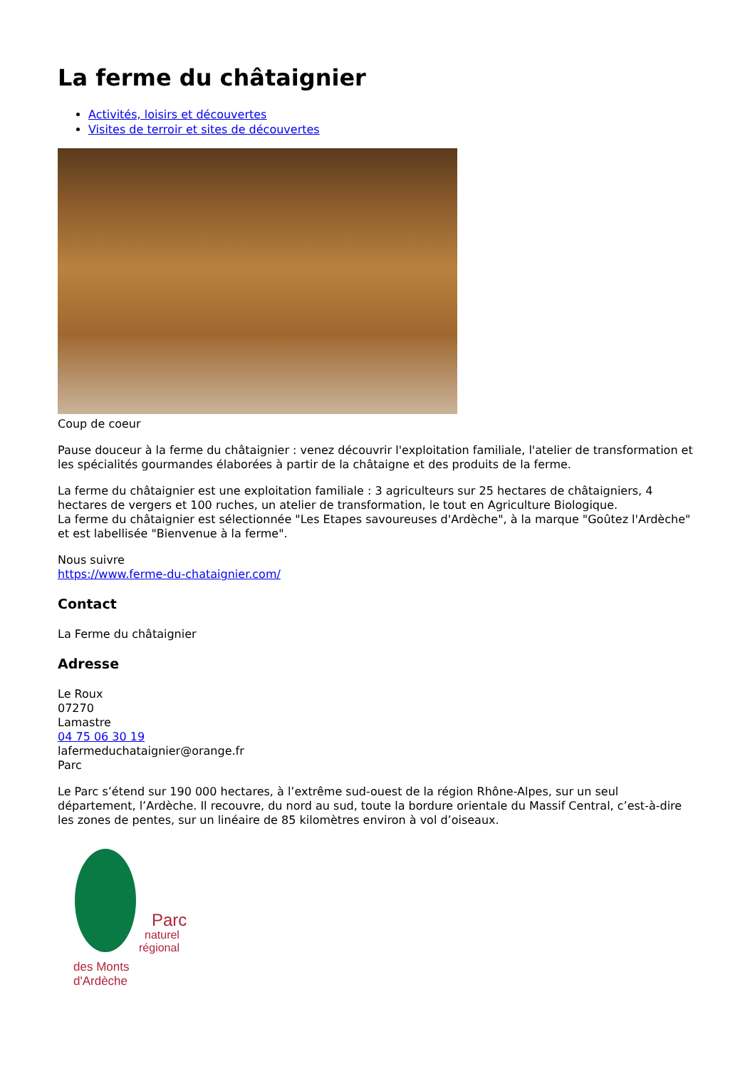La ferme du châtaignier
Activités, loisirs et découvertes
Visites de terroir et sites de découvertes
Coup de coeur
Pause douceur à la ferme du châtaignier : venez découvrir l'exploitation familiale, l'atelier de transformation et les spécialités gourmandes élaborées à partir de la châtaigne et des produits de la ferme.
La ferme du châtaignier est une exploitation familiale : 3 agriculteurs sur 25 hectares de châtaigniers, 4 hectares de vergers et 100 ruches, un atelier de transformation, le tout en Agriculture Biologique.
La ferme du châtaignier est sélectionnée "Les Etapes savoureuses d'Ardèche", à la marque "Goûtez l'Ardèche" et est labellisée "Bienvenue à la ferme".
Nous suivre
https://www.ferme-du-chataignier.com/
Contact
La Ferme du châtaignier
Adresse
Le Roux
07270
Lamastre
04 75 06 30 19
lafermeduchataignier@orange.fr
Parc
Le Parc s’étend sur 190 000 hectares, à l’extrême sud-ouest de la région Rhône-Alpes, sur un seul département, l’Ardèche. Il recouvre, du nord au sud, toute la bordure orientale du Massif Central, c’est-à-dire les zones de pentes, sur un linéaire de 85 kilomètres environ à vol d’oiseaux.
Parc
naturel
régional
des Monts d'Ardèche